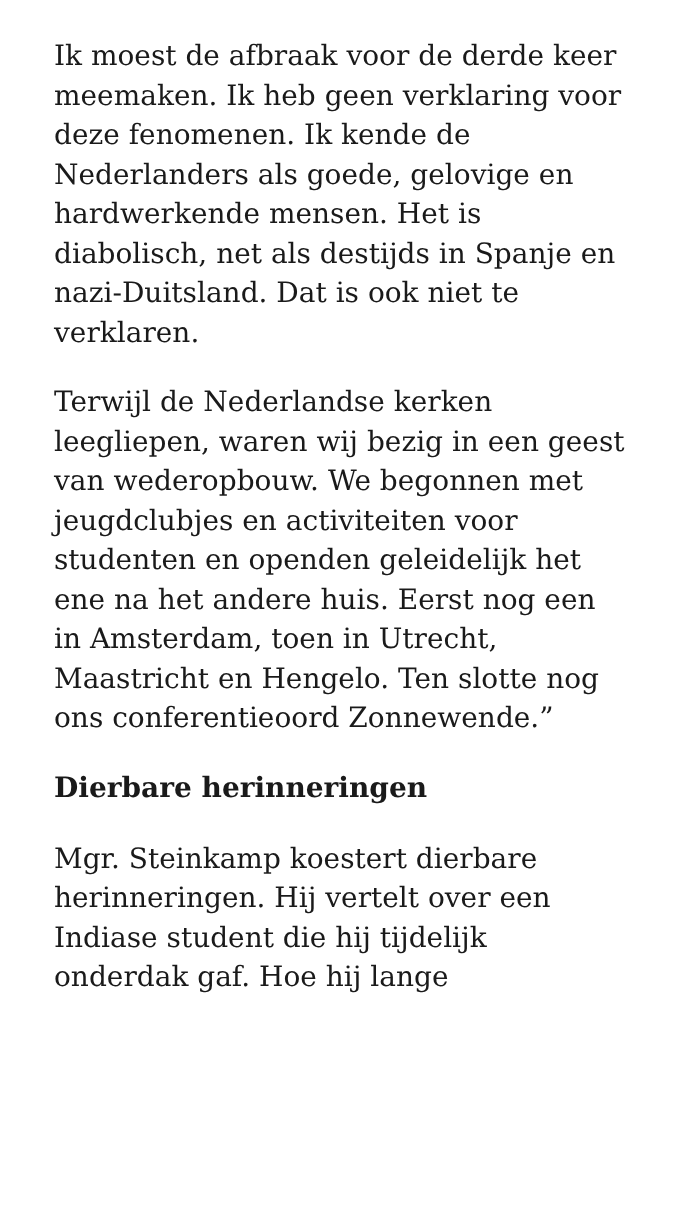Ik moest de afbraak voor de derde keer meemaken. Ik heb geen verklaring voor deze fenomenen. Ik kende de Nederlanders als goede, gelovige en hardwerkende mensen. Het is diabolisch, net als destijds in Spanje en nazi-Duitsland. Dat is ook niet te verklaren.
Terwijl de Nederlandse kerken leegliepen, waren wij bezig in een geest van wederopbouw. We begonnen met jeugdclubjes en activiteiten voor studenten en openden geleidelijk het ene na het andere huis. Eerst nog een in Amsterdam, toen in Utrecht, Maastricht en Hengelo. Ten slotte nog ons conferentieoord Zonnewende.”
Dierbare herinneringen
Mgr. Steinkamp koestert dierbare herinneringen. Hij vertelt over een Indiase student die hij tijdelijk onderdak gaf. Hoe hij lange